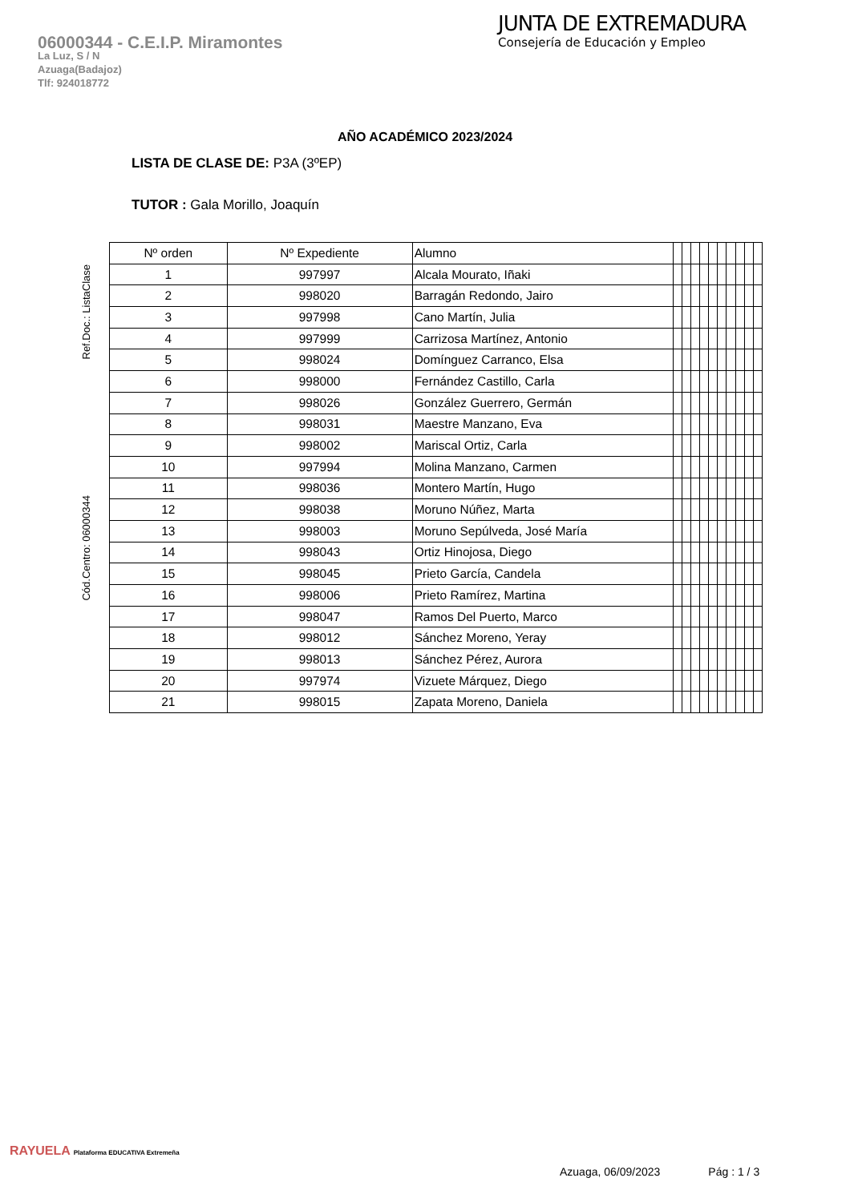06000344 - C.E.I.P. Miramontes
La Luz, S / N
Azuaga(Badajoz)
Tlf: 924018772
JUNTA DE EXTREMADURA
Consejería de Educación y Empleo
AÑO ACADÉMICO 2023/2024
LISTA DE CLASE DE: P3A (3ºEP)
TUTOR : Gala Morillo, Joaquín
Ref.Doc.: ListaClase
Cód.Centro: 06000344
| Nº orden | Nº Expediente | Alumno | | | | | | | | | | |
| --- | --- | --- | --- | --- | --- | --- | --- | --- | --- | --- | --- | --- |
| 1 | 997997 | Alcala Mourato, Iñaki | | | | | | | | | | |
| 2 | 998020 | Barragán Redondo, Jairo | | | | | | | | | | |
| 3 | 997998 | Cano Martín, Julia | | | | | | | | | | |
| 4 | 997999 | Carrizosa Martínez, Antonio | | | | | | | | | | |
| 5 | 998024 | Domínguez Carranco, Elsa | | | | | | | | | | |
| 6 | 998000 | Fernández Castillo, Carla | | | | | | | | | | |
| 7 | 998026 | González Guerrero, Germán | | | | | | | | | | |
| 8 | 998031 | Maestre Manzano, Eva | | | | | | | | | | |
| 9 | 998002 | Mariscal Ortiz, Carla | | | | | | | | | | |
| 10 | 997994 | Molina Manzano, Carmen | | | | | | | | | | |
| 11 | 998036 | Montero Martín, Hugo | | | | | | | | | | |
| 12 | 998038 | Moruno Núñez, Marta | | | | | | | | | | |
| 13 | 998003 | Moruno Sepúlveda, José María | | | | | | | | | | |
| 14 | 998043 | Ortiz Hinojosa, Diego | | | | | | | | | | |
| 15 | 998045 | Prieto García, Candela | | | | | | | | | | |
| 16 | 998006 | Prieto Ramírez, Martina | | | | | | | | | | |
| 17 | 998047 | Ramos Del Puerto, Marco | | | | | | | | | | |
| 18 | 998012 | Sánchez Moreno, Yeray | | | | | | | | | | |
| 19 | 998013 | Sánchez Pérez, Aurora | | | | | | | | | | |
| 20 | 997974 | Vizuete Márquez, Diego | | | | | | | | | | |
| 21 | 998015 | Zapata Moreno, Daniela | | | | | | | | | | |
RAYUELA Plataforma EDUCATIVA Extremeña
Azuaga, 06/09/2023 Pág : 1 / 3